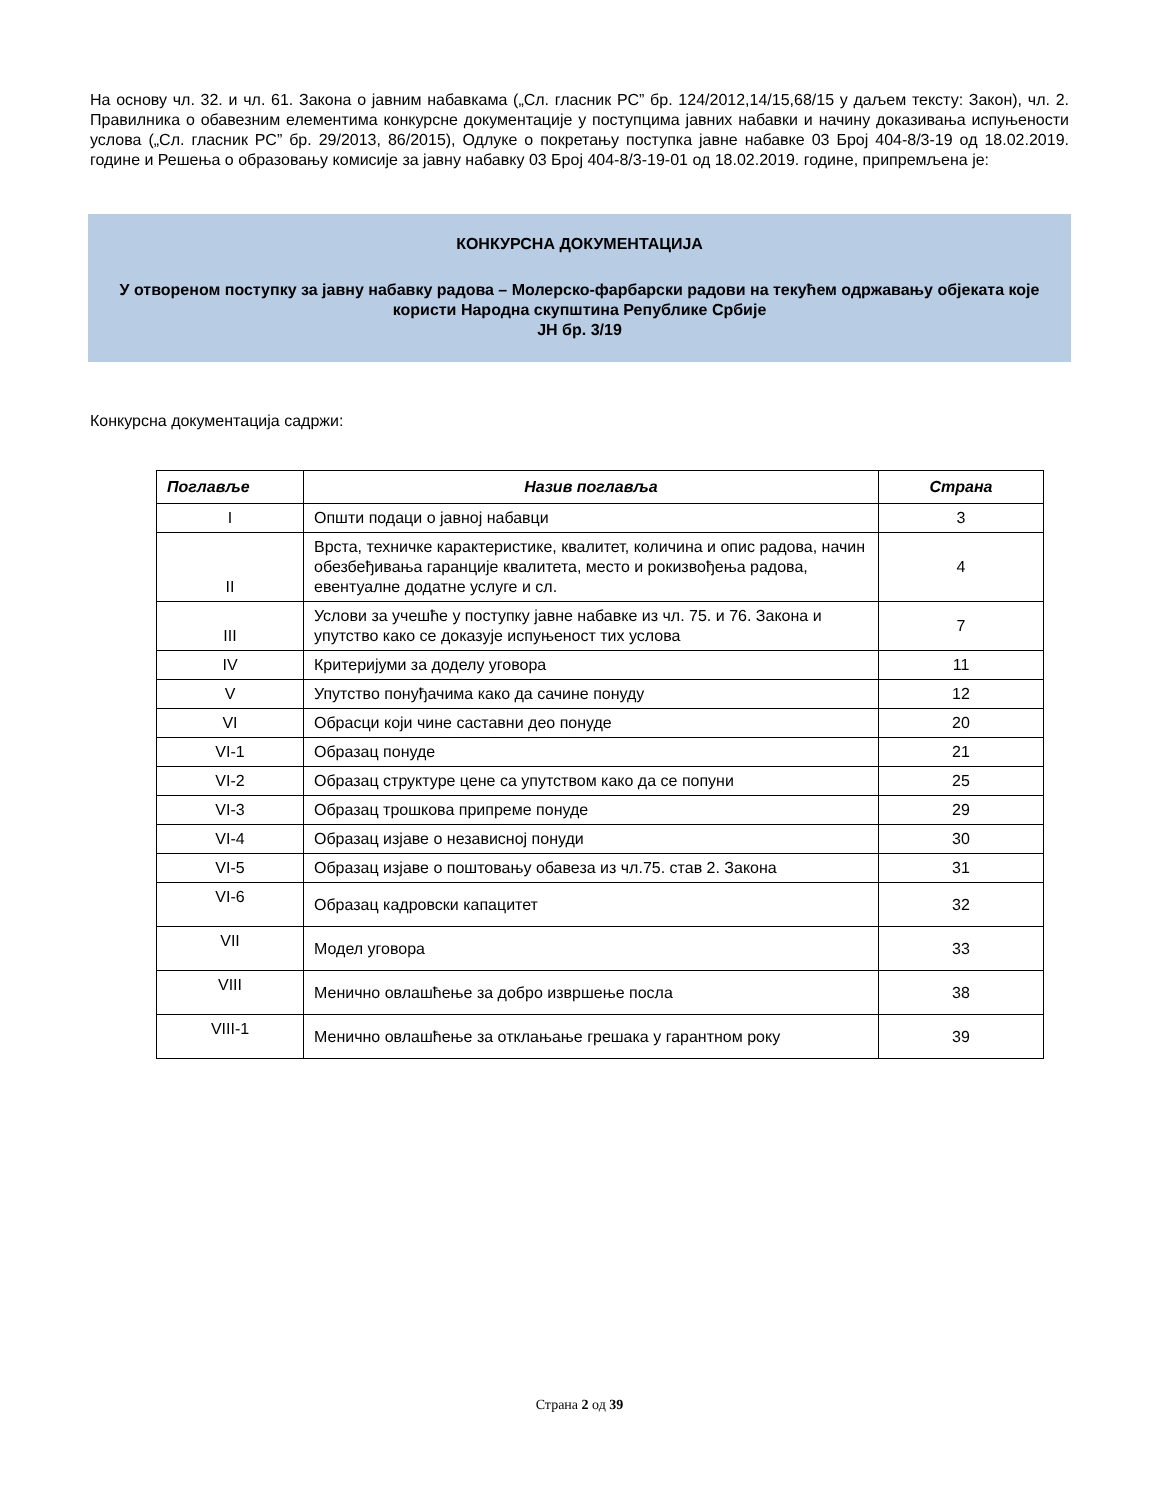На основу чл. 32. и чл. 61. Закона о јавним набавкама („Сл. гласник РС” бр. 124/2012,14/15,68/15 у даљем тексту: Закон), чл. 2. Правилника о обавезним елементима конкурсне документације у поступцима јавних набавки и начину доказивања испуњености услова („Сл. гласник РС” бр. 29/2013, 86/2015), Одлуке о покретању поступка јавне набавке 03 Број 404-8/3-19 од 18.02.2019. године и Решења о образовању комисије за јавну набавку 03 Број 404-8/3-19-01 од 18.02.2019. године, припремљена је:
КОНКУРСНА ДОКУМЕНТАЦИЈА
У отвореном поступку за јавну набавку радова – Молерско-фарбарски радови на текућем одржавању објеката које користи Народна скупштина Републике Србије
ЈН бр. 3/19
Конкурсна документација садржи:
| Поглавље | Назив поглавља | Страна |
| --- | --- | --- |
| I | Општи подаци о јавној набавци | 3 |
| II | Врста, техничке карактеристике, квалитет, количина и опис радова, начин обезбеђивања гаранције квалитета, место и рокизвођења радова, евентуалне додатне услуге и сл. | 4 |
| III | Услови за учешће у поступку јавне набавке из чл. 75. и 76. Закона и упутство како се доказује испуњеност тих услова | 7 |
| IV | Критеријуми за доделу уговора | 11 |
| V | Упутство понуђачима како да сачине понуду | 12 |
| VI | Обрасци који чине саставни део понуде | 20 |
| VI-1 | Образац понуде | 21 |
| VI-2 | Образац структуре цене са упутством како да се попуни | 25 |
| VI-3 | Образац трошкова припреме понуде | 29 |
| VI-4 | Образац изјаве о независној понуди | 30 |
| VI-5 | Образац изјаве о поштовању обавеза из чл.75. став 2. Закона | 31 |
| VI-6 | Образац кадровски капацитет | 32 |
| VII | Модел уговора | 33 |
| VIII | Менично овлашћење за добро извршење посла | 38 |
| VIII-1 | Менично овлашћење за отклањање грешака у гарантном року | 39 |
Страна 2 од 39